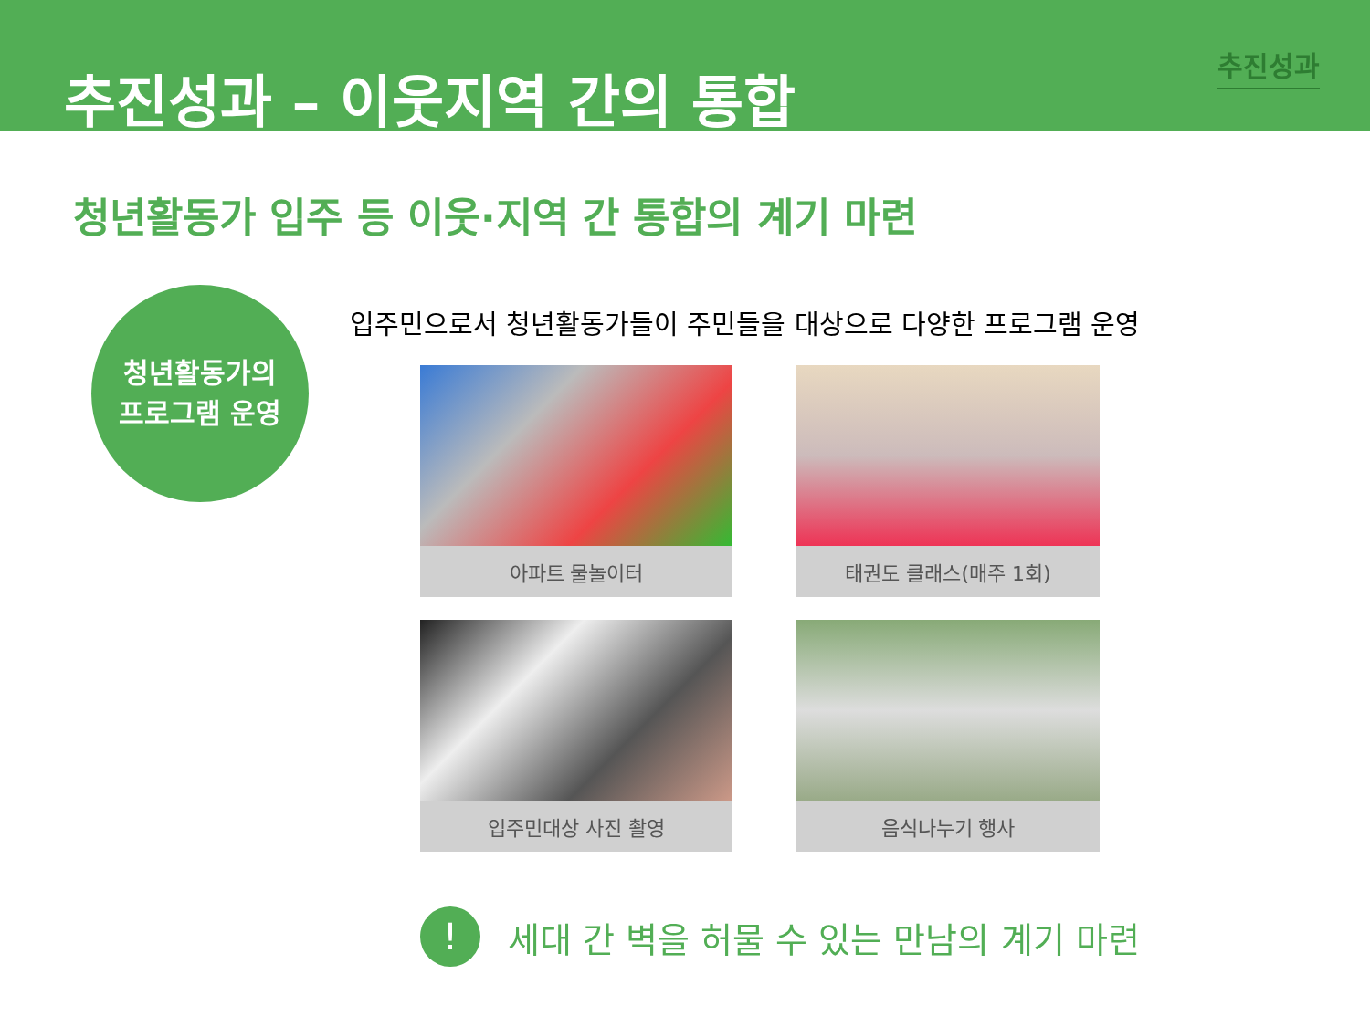추진성과 – 이웃지역 간의 통합
추진성과
청년활동가 입주 등 이웃·지역 간 통합의 계기 마련
청년활동가의
프로그램 운영
입주민으로서 청년활동가들이 주민들을 대상으로 다양한 프로그램 운영
아파트 물놀이터
태권도 클래스(매주 1회)
입주민대상 사진 촬영
음식나누기 행사
!
세대 간 벽을 허물 수 있는 만남의 계기 마련